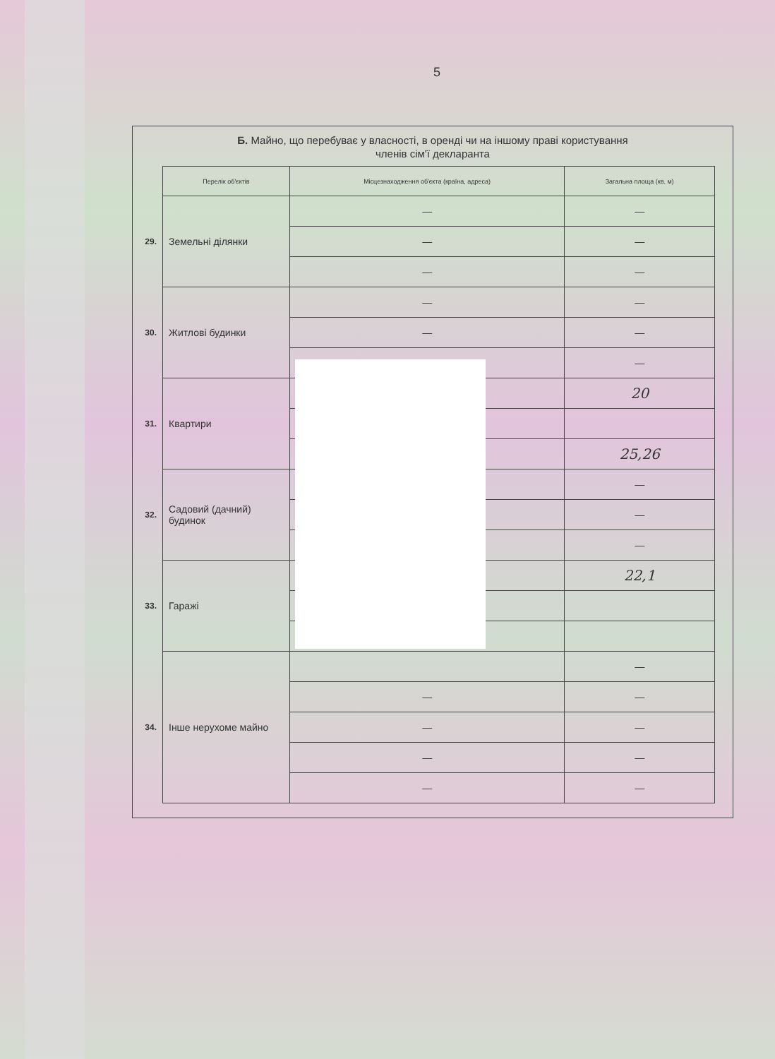5
Б. Майно, що перебуває у власності, в оренді чи на іншому праві користування
членів сім'ї декларанта
| | Перелік об'єктів | Місцезнаходження об'єкта (країна, адреса) | Загальна площа (кв. м) |
| 29. | Земельні ділянки | — | — |
| | | — | — |
| | | — | — |
| 30. | Житлові будинки | — | — |
| | | — | — |
| | | — | — |
| 31. | Квартири | | 20 |
| | | | 25,26 |
| 32. | Садовий (дачний) будинок | | — |
| | | | — |
| | | | — |
| 33. | Гаражі | | 22,1 |
| 34. | Інше нерухоме майно | | — |
| | | — | — |
| | | — | — |
| | | — | — |
| | | — | — |